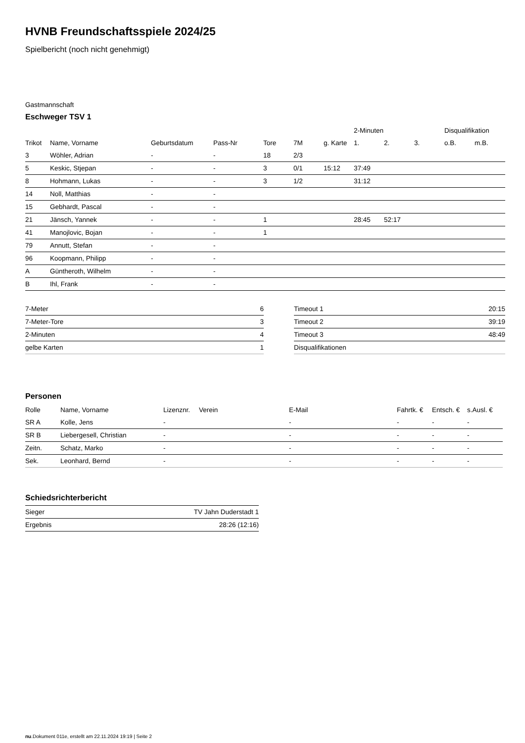HVNB Freundschaftsspiele 2024/25
Spielbericht (noch nicht genehmigt)
Gastmannschaft
Eschweger TSV 1
| | | | | | | | 2-Minuten | | | Disqualifikation | |
| --- | --- | --- | --- | --- | --- | --- | --- | --- | --- | --- | --- |
| Trikot | Name, Vorname | Geburtsdatum | Pass-Nr | Tore | 7M | g. Karte | 1. | 2. | 3. | o.B. | m.B. |
| 3 | Wöhler, Adrian | - | - | 18 | 2/3 | | | | | | |
| 5 | Keskic, Stjepan | - | - | 3 | 0/1 | 15:12 | 37:49 | | | | |
| 8 | Hohmann, Lukas | - | - | 3 | 1/2 | | 31:12 | | | | |
| 14 | Noll, Matthias | - | - | | | | | | | | |
| 15 | Gebhardt, Pascal | - | - | | | | | | | | |
| 21 | Jänsch, Yannek | - | - | 1 | | | 28:45 | 52:17 | | | |
| 41 | Manojlovic, Bojan | - | - | 1 | | | | | | | |
| 79 | Annutt, Stefan | - | - | | | | | | | | |
| 96 | Koopmann, Philipp | - | - | | | | | | | | |
| A | Güntheroth, Wilhelm | - | - | | | | | | | | |
| B | Ihl, Frank | - | - | | | | | | | | |
| 7-Meter | 6 |
| 7-Meter-Tore | 3 |
| 2-Minuten | 4 |
| gelbe Karten | 1 |
| Timeout 1 | 20:15 |
| Timeout 2 | 39:19 |
| Timeout 3 | 48:49 |
| Disqualifikationen | |
Personen
| Rolle | Name, Vorname | Lizenznr. | Verein | E-Mail | Fahrtk. € | Entsch. € | s.Ausl. € |
| --- | --- | --- | --- | --- | --- | --- | --- |
| SR A | Kolle, Jens | - | | - | - | - | - |
| SR B | Liebergesell, Christian | - | | - | - | - | - |
| Zeitn. | Schatz, Marko | - | | - | - | - | - |
| Sek. | Leonhard, Bernd | - | | - | - | - | - |
Schiedsrichterbericht
| Sieger | TV Jahn Duderstadt 1 |
| Ergebnis | 28:26 (12:16) |
nu.Dokument 011e, erstellt am 22.11.2024 19:19 | Seite 2